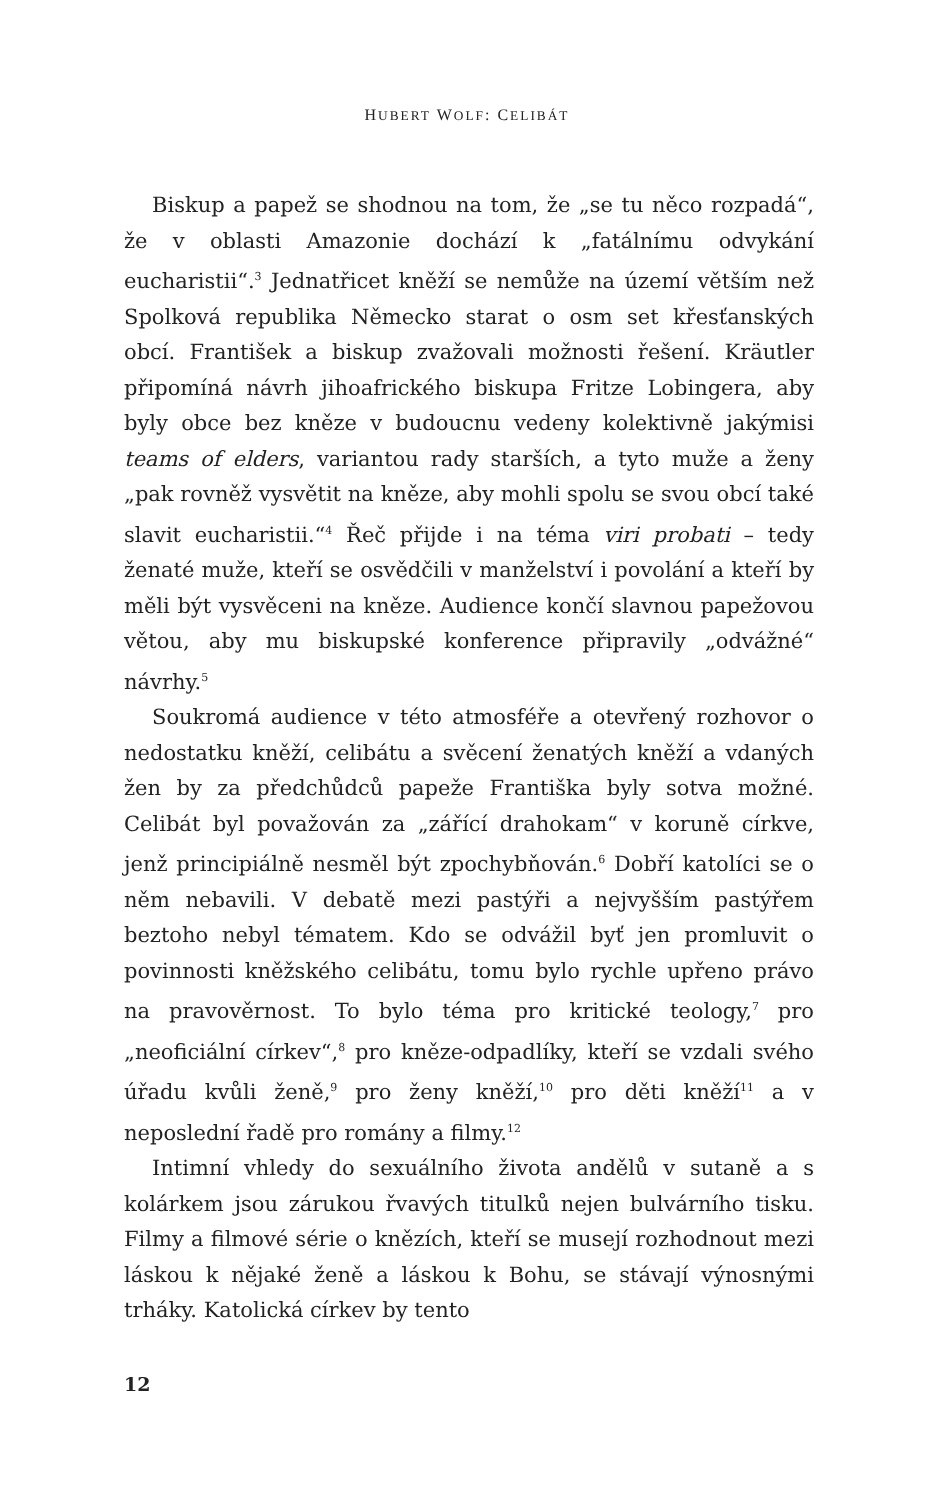HUBERT WOLF: CELIBÁT
Biskup a papež se shodnou na tom, že „se tu něco rozpadá“, že v oblasti Amazonie dochází k „fatálnímu odvykání eucharistii“.<sup>3</sup> Jednatřicet kněží se nemůže na území větším než Spolková republika Německo starat o osm set křesťanských obcí. František a biskup zvažovali možnosti řešení. Kräutler připomíná návrh jihoafrického biskupa Fritze Lobingera, aby byly obce bez kněze v budoucnu vedeny kolektivně jakýmisi teams of elders, variantou rady starších, a tyto muže a ženy „pak rovněž vysvětit na kněze, aby mohli spolu se svou obcí také slavit eucharistii.“<sup>4</sup> Řeč přijde i na téma viri probati – tedy ženaté muže, kteří se osvědčili v manželství i povolání a kteří by měli být vysvěceni na kněze. Audience končí slavnou papežovou větou, aby mu biskupské konference připravily „odvážné“ návrhy.<sup>5</sup>
Soukromá audience v této atmosféře a otevřený rozhovor o nedostatku kněží, celibátu a svěcení ženatých kněží a vdaných žen by za předchůdců papeže Františka byly sotva možné. Celibát byl považován za „zářící drahokam“ v koruně církve, jenž principiálně nesměl být zpochybňován.<sup>6</sup> Dobří katolíci se o něm nebavili. V debatě mezi pastýři a nejvyšším pastýřem beztoho nebyl tématem. Kdo se odvážil byť jen promluvit o povinnosti kněžského celibátu, tomu bylo rychle upřeno právo na pravověrnost. To bylo téma pro kritické teology,<sup>7</sup> pro „neoficiální církev“,<sup>8</sup> pro kněze-odpadlíky, kteří se vzdali svého úřadu kvůli ženě,<sup>9</sup> pro ženy kněží,<sup>10</sup> pro děti kněží<sup>11</sup> a v neposlední řadě pro romány a filmy.<sup>12</sup>
Intimní vhledy do sexuálního života andělů v sutaně a s kolárkem jsou zárukou řvavých titulků nejen bulvárního tisku. Filmy a filmové série o knězích, kteří se musejí rozhodnout mezi láskou k nějaké ženě a láskou k Bohu, se stávají výnosnými trháky. Katolická církev by tento
12